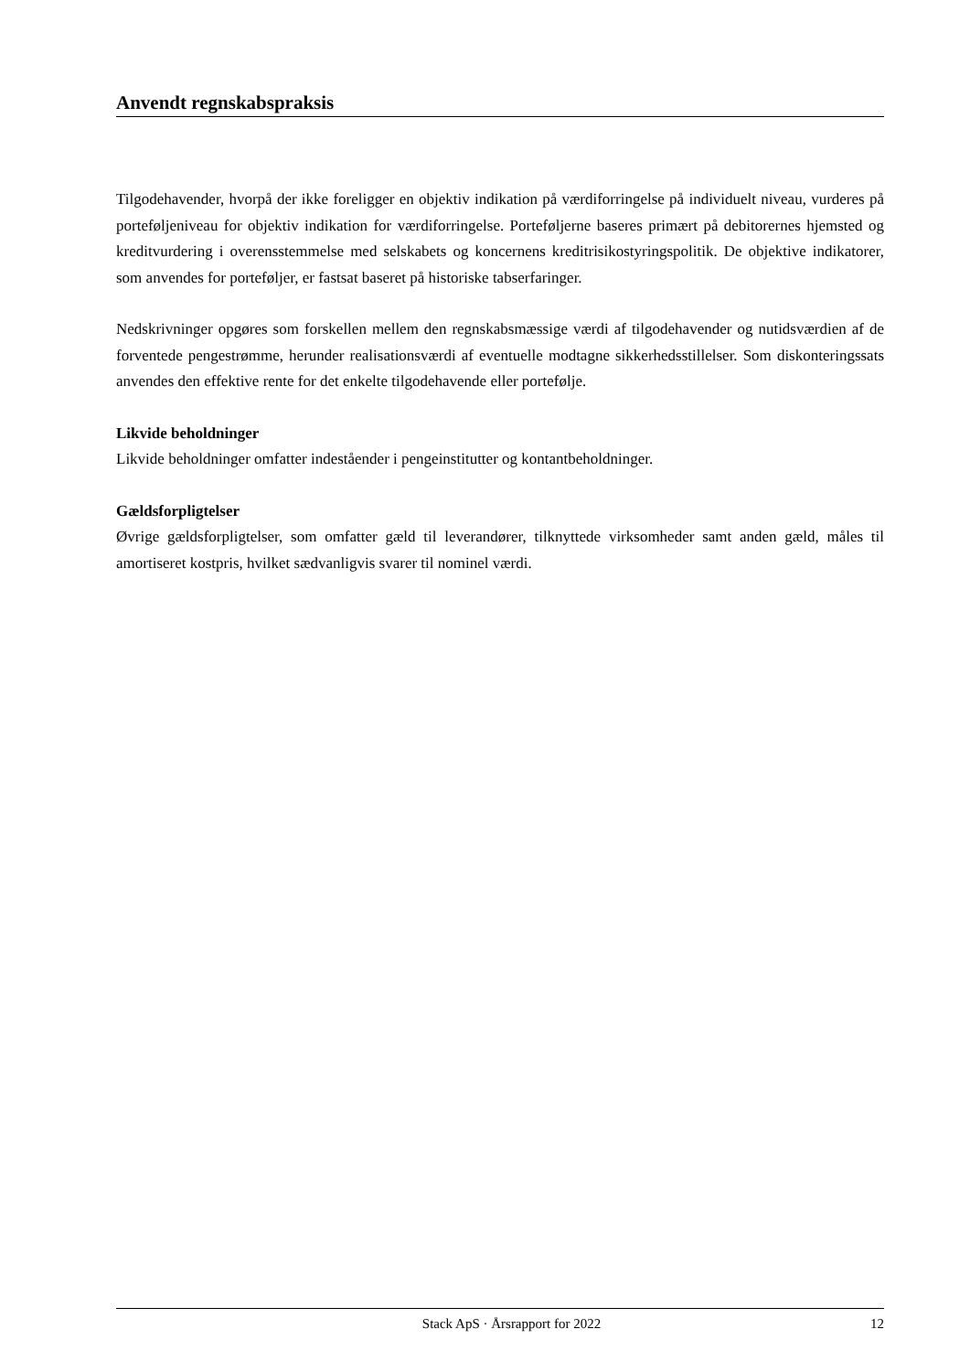Anvendt regnskabspraksis
Tilgodehavender, hvorpå der ikke foreligger en objektiv indikation på værdiforringelse på individuelt niveau, vurderes på porteføljeniveau for objektiv indikation for værdiforringelse. Porteføljerne baseres primært på debitorernes hjemsted og kreditvurdering i overensstemmelse med selskabets og koncernens kreditrisikostyringspolitik. De objektive indikatorer, som anvendes for porteføljer, er fastsat baseret på historiske tabserfaringer.
Nedskrivninger opgøres som forskellen mellem den regnskabsmæssige værdi af tilgodehavender og nutidsværdien af de forventede pengestrømme, herunder realisationsværdi af eventuelle modtagne sikkerhedsstillelser. Som diskonteringssats anvendes den effektive rente for det enkelte tilgodehavende eller portefølje.
Likvide beholdninger
Likvide beholdninger omfatter indeståender i pengeinstitutter og kontantbeholdninger.
Gældsforpligtelser
Øvrige gældsforpligtelser, som omfatter gæld til leverandører, tilknyttede virksomheder samt anden gæld, måles til amortiseret kostpris, hvilket sædvanligvis svarer til nominel værdi.
Stack ApS · Årsrapport for 2022 12